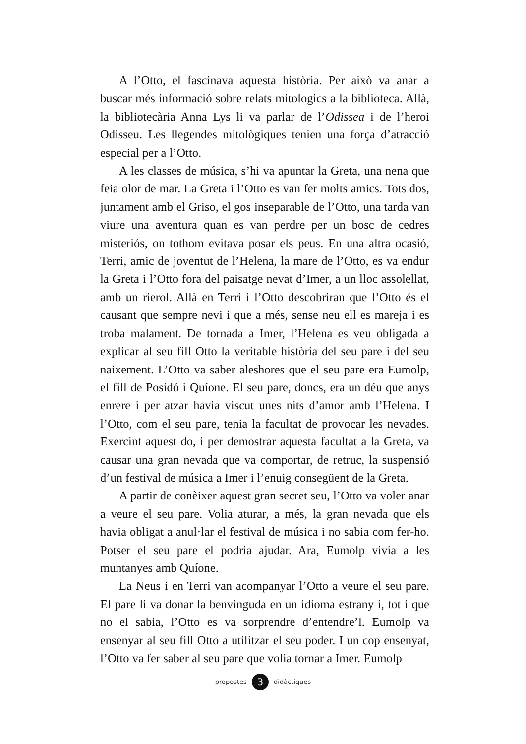A l’Otto, el fascinava aquesta història. Per això va anar a buscar més informació sobre relats mitologics a la biblioteca. Allà, la bibliotecària Anna Lys li va parlar de l’Odissea i de l’heroi Odisseu. Les llegendes mitològiques tenien una força d’atracció especial per a l’Otto.
A les classes de música, s’hi va apuntar la Greta, una nena que feia olor de mar. La Greta i l’Otto es van fer molts amics. Tots dos, juntament amb el Griso, el gos inseparable de l’Otto, una tarda van viure una aventura quan es van perdre per un bosc de cedres misteriós, on tothom evitava posar els peus. En una altra ocasió, Terri, amic de joventut de l’Helena, la mare de l’Otto, es va endur la Greta i l’Otto fora del paisatge nevat d’Imer, a un lloc assolellat, amb un rierol. Allà en Terri i l’Otto descobriran que l’Otto és el causant que sempre nevi i que a més, sense neu ell es mareja i es troba malament. De tornada a Imer, l’Helena es veu obligada a explicar al seu fill Otto la veritable història del seu pare i del seu naixement. L’Otto va saber aleshores que el seu pare era Eumolp, el fill de Posidó i Quíone. El seu pare, doncs, era un déu que anys enrere i per atzar havia viscut unes nits d’amor amb l’Helena. I l’Otto, com el seu pare, tenia la facultat de provocar les nevades. Exercint aquest do, i per demostrar aquesta facultat a la Greta, va causar una gran nevada que va comportar, de retruc, la suspensió d’un festival de música a Imer i l’enuig consegüent de la Greta.
A partir de conèixer aquest gran secret seu, l’Otto va voler anar a veure el seu pare. Volia aturar, a més, la gran nevada que els havia obligat a anul·lar el festival de música i no sabia com fer-ho. Potser el seu pare el podria ajudar. Ara, Eumolp vivia a les muntanyes amb Quíone.
La Neus i en Terri van acompanyar l’Otto a veure el seu pare. El pare li va donar la benvinguda en un idioma estrany i, tot i que no el sabia, l’Otto es va sorprendre d’entendre’l. Eumolp va ensenyar al seu fill Otto a utilitzar el seu poder. I un cop ensenyat, l’Otto va fer saber al seu pare que volia tornar a Imer. Eumolp
propostes 3 didàctiques